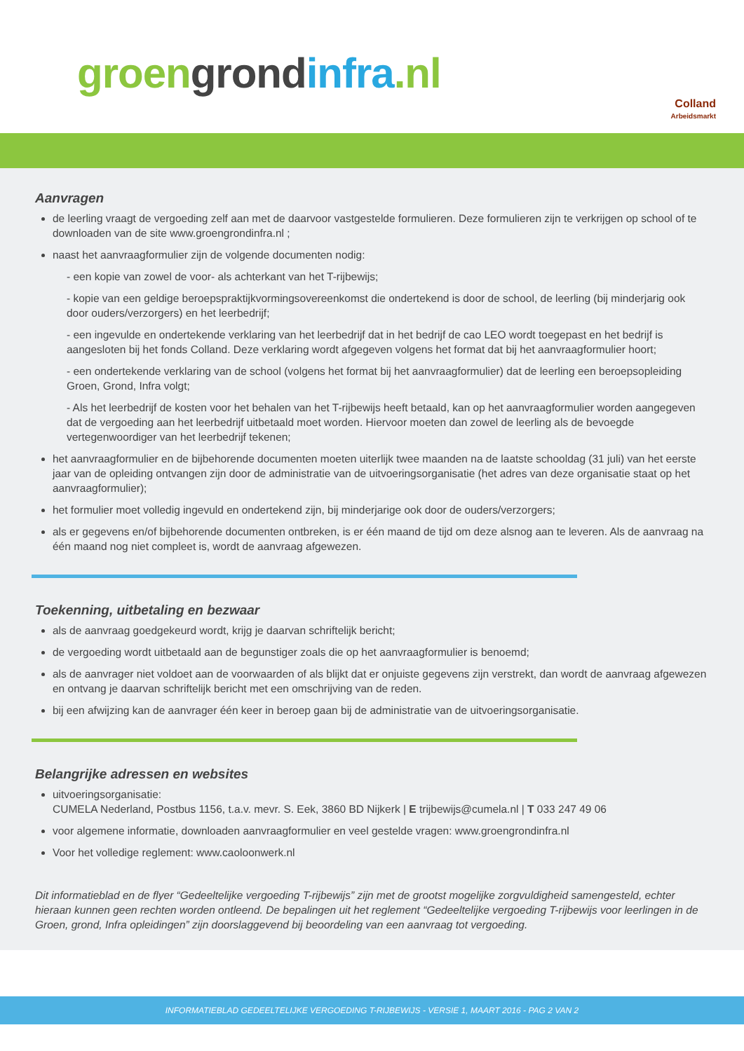groen grond infra.nl
Colland
Arbeidsmarkt
Aanvragen
de leerling vraagt de vergoeding zelf aan met de daarvoor vastgestelde formulieren. Deze formulieren zijn te verkrijgen op school of te downloaden van de site www.groengrondinfra.nl ;
naast het aanvraagformulier zijn de volgende documenten nodig:
- een kopie van zowel de voor- als achterkant van het T-rijbewijs;
- kopie van een geldige beroepspraktijkvormingsovereenkomst die ondertekend is door de school, de leerling (bij minderjarig ook door ouders/verzorgers) en het leerbedrijf;
- een ingevulde en ondertekende verklaring van het leerbedrijf dat in het bedrijf de cao LEO wordt toegepast en het bedrijf is aangesloten bij het fonds Colland. Deze verklaring wordt afgegeven volgens het format dat bij het aanvraagformulier hoort;
- een ondertekende verklaring van de school (volgens het format bij het aanvraagformulier) dat de leerling een beroepsopleiding Groen, Grond, Infra volgt;
- Als het leerbedrijf de kosten voor het behalen van het T-rijbewijs heeft betaald, kan op het aanvraagformulier worden aangegeven dat de vergoeding aan het leerbedrijf uitbetaald moet worden. Hiervoor moeten dan zowel de leerling als de bevoegde vertegenwoordiger van het leerbedrijf tekenen;
het aanvraagformulier en de bijbehorende documenten moeten uiterlijk twee maanden na de laatste schooldag (31 juli) van het eerste jaar van de opleiding ontvangen zijn door de administratie van de uitvoeringsorganisatie (het adres van deze organisatie staat op het aanvraagformulier);
het formulier moet volledig ingevuld en ondertekend zijn, bij minderjarige ook door de ouders/verzorgers;
als er gegevens en/of bijbehorende documenten ontbreken, is er één maand de tijd om deze alsnog aan te leveren. Als de aanvraag na één maand nog niet compleet is, wordt de aanvraag afgewezen.
Toekenning, uitbetaling en bezwaar
als de aanvraag goedgekeurd wordt, krijg je daarvan schriftelijk bericht;
de vergoeding wordt uitbetaald aan de begunstiger zoals die op het aanvraagformulier is benoemd;
als de aanvrager niet voldoet aan de voorwaarden of als blijkt dat er onjuiste gegevens zijn verstrekt, dan wordt de aanvraag afgewezen en ontvang je daarvan schriftelijk bericht met een omschrijving van de reden.
bij een afwijzing kan de aanvrager één keer in beroep gaan bij de administratie van de uitvoeringsorganisatie.
Belangrijke adressen en websites
uitvoeringsorganisatie:
CUMELA Nederland, Postbus 1156, t.a.v. mevr. S. Eek, 3860 BD Nijkerk | E trijbewijs@cumela.nl | T 033 247 49 06
voor algemene informatie, downloaden aanvraagformulier en veel gestelde vragen: www.groengrondinfra.nl
Voor het volledige reglement: www.caoloonwerk.nl
Dit informatieblad en de flyer “Gedeeltelijke vergoeding T-rijbewijs” zijn met de grootst mogelijke zorgvuldigheid samengesteld, echter hieraan kunnen geen rechten worden ontleend. De bepalingen uit het reglement “Gedeeltelijke vergoeding T-rijbewijs voor leerlingen in de Groen, grond, Infra opleidingen” zijn doorslaggevend bij beoordeling van een aanvraag tot vergoeding.
INFORMATIEBLAD GEDEELTELIJKE VERGOEDING T-RIJBEWIJS - VERSIE 1, MAART 2016 - PAG 2 VAN 2